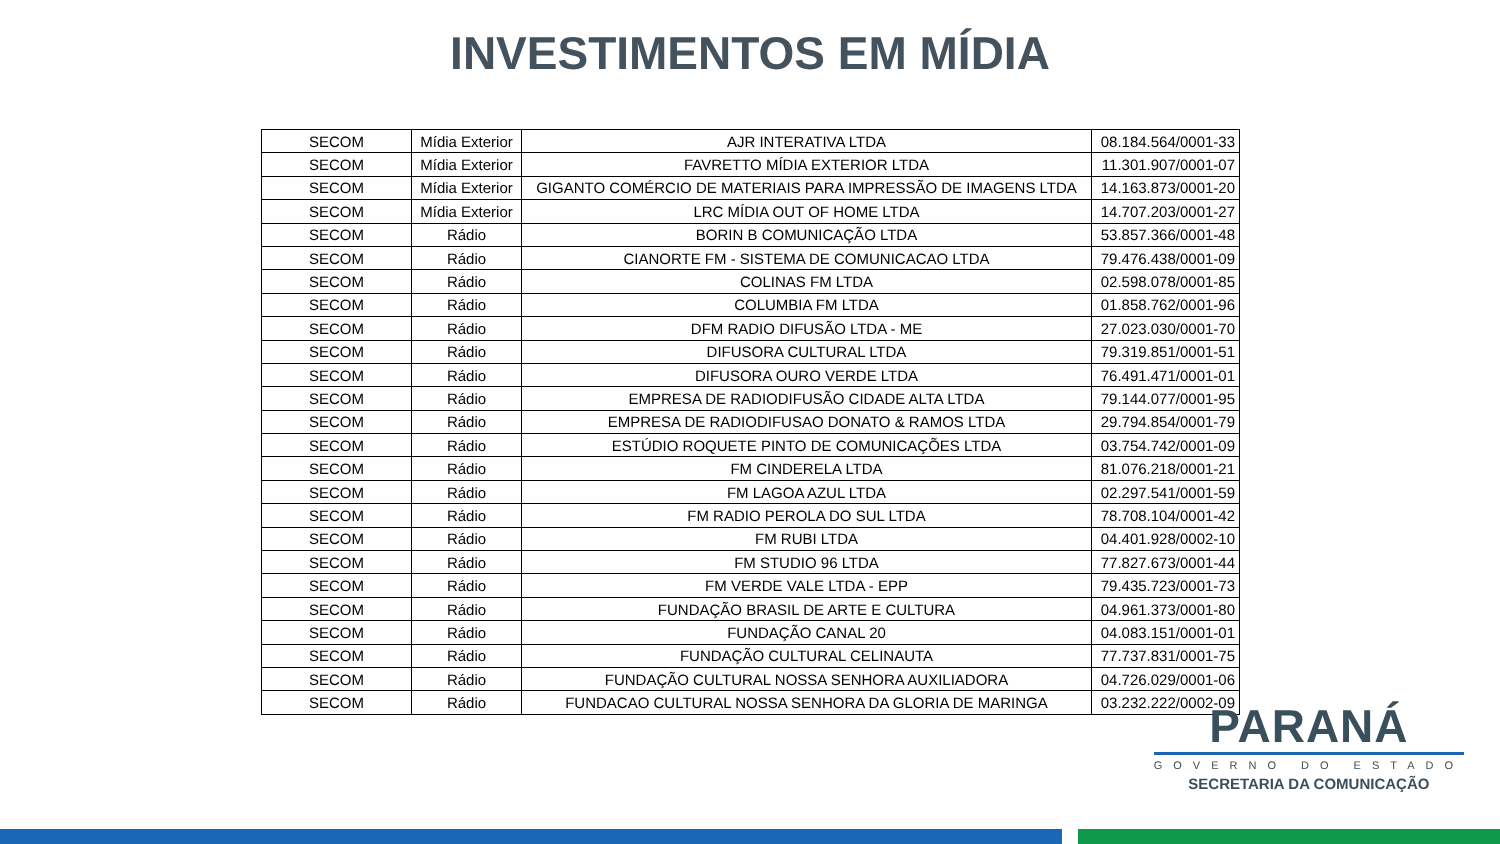INVESTIMENTOS EM MÍDIA
| SECOM | Mídia Exterior | AJR INTERATIVA LTDA | 08.184.564/0001-33 |
| SECOM | Mídia Exterior | FAVRETTO MÍDIA EXTERIOR LTDA | 11.301.907/0001-07 |
| SECOM | Mídia Exterior | GIGANTO COMÉRCIO DE MATERIAIS PARA IMPRESSÃO DE IMAGENS LTDA | 14.163.873/0001-20 |
| SECOM | Mídia Exterior | LRC MÍDIA OUT OF HOME LTDA | 14.707.203/0001-27 |
| SECOM | Rádio | BORIN B COMUNICAÇÃO LTDA | 53.857.366/0001-48 |
| SECOM | Rádio | CIANORTE FM - SISTEMA DE COMUNICACAO LTDA | 79.476.438/0001-09 |
| SECOM | Rádio | COLINAS FM LTDA | 02.598.078/0001-85 |
| SECOM | Rádio | COLUMBIA FM LTDA | 01.858.762/0001-96 |
| SECOM | Rádio | DFM RADIO DIFUSÃO LTDA - ME | 27.023.030/0001-70 |
| SECOM | Rádio | DIFUSORA CULTURAL LTDA | 79.319.851/0001-51 |
| SECOM | Rádio | DIFUSORA OURO VERDE LTDA | 76.491.471/0001-01 |
| SECOM | Rádio | EMPRESA DE RADIODIFUSÃO CIDADE ALTA LTDA | 79.144.077/0001-95 |
| SECOM | Rádio | EMPRESA DE RADIODIFUSAO DONATO & RAMOS LTDA | 29.794.854/0001-79 |
| SECOM | Rádio | ESTÚDIO ROQUETE PINTO DE COMUNICAÇÕES LTDA | 03.754.742/0001-09 |
| SECOM | Rádio | FM CINDERELA LTDA | 81.076.218/0001-21 |
| SECOM | Rádio | FM LAGOA AZUL LTDA | 02.297.541/0001-59 |
| SECOM | Rádio | FM RADIO PEROLA DO SUL LTDA | 78.708.104/0001-42 |
| SECOM | Rádio | FM RUBI LTDA | 04.401.928/0002-10 |
| SECOM | Rádio | FM STUDIO 96 LTDA | 77.827.673/0001-44 |
| SECOM | Rádio | FM VERDE VALE LTDA - EPP | 79.435.723/0001-73 |
| SECOM | Rádio | FUNDAÇÃO BRASIL DE ARTE E CULTURA | 04.961.373/0001-80 |
| SECOM | Rádio | FUNDAÇÃO CANAL 20 | 04.083.151/0001-01 |
| SECOM | Rádio | FUNDAÇÃO CULTURAL CELINAUTA | 77.737.831/0001-75 |
| SECOM | Rádio | FUNDAÇÃO CULTURAL NOSSA SENHORA AUXILIADORA | 04.726.029/0001-06 |
| SECOM | Rádio | FUNDACAO CULTURAL NOSSA SENHORA DA GLORIA DE MARINGA | 03.232.222/0002-09 |
PARANÁ
GOVERNO DO ESTADO
SECRETARIA DA COMUNICAÇÃO